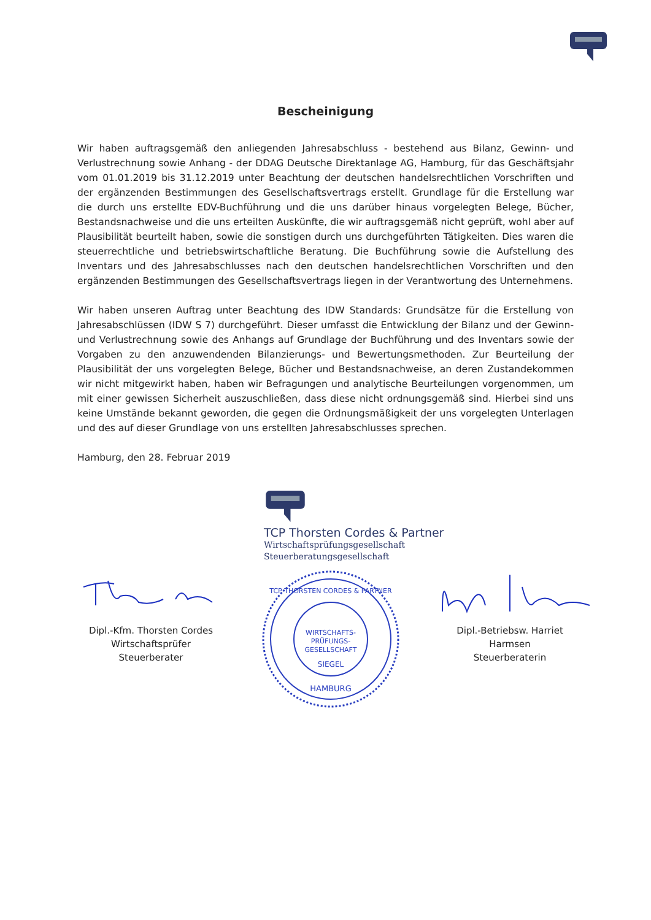Bescheinigung
Wir haben auftragsgemäß den anliegenden Jahresabschluss - bestehend aus Bilanz, Gewinn- und Verlustrechnung sowie Anhang - der DDAG Deutsche Direktanlage AG, Hamburg, für das Geschäftsjahr vom 01.01.2019 bis 31.12.2019 unter Beachtung der deutschen handelsrechtlichen Vorschriften und der ergänzenden Bestimmungen des Gesellschaftsvertrags erstellt. Grundlage für die Erstellung war die durch uns erstellte EDV-Buchführung und die uns darüber hinaus vorgelegten Belege, Bücher, Bestandsnachweise und die uns erteilten Auskünfte, die wir auftragsgemäß nicht geprüft, wohl aber auf Plausibilität beurteilt haben, sowie die sonstigen durch uns durchgeführten Tätigkeiten. Dies waren die steuerrechtliche und betriebswirtschaftliche Beratung. Die Buchführung sowie die Aufstellung des Inventars und des Jahresabschlusses nach den deutschen handelsrechtlichen Vorschriften und den ergänzenden Bestimmungen des Gesellschaftsvertrags liegen in der Verantwortung des Unternehmens.
Wir haben unseren Auftrag unter Beachtung des IDW Standards: Grundsätze für die Erstellung von Jahresabschlüssen (IDW S 7) durchgeführt. Dieser umfasst die Entwicklung der Bilanz und der Gewinn- und Verlustrechnung sowie des Anhangs auf Grundlage der Buchführung und des Inventars sowie der Vorgaben zu den anzuwendenden Bilanzierungs- und Bewertungsmethoden. Zur Beurteilung der Plausibilität der uns vorgelegten Belege, Bücher und Bestandsnachweise, an deren Zustandekommen wir nicht mitgewirkt haben, haben wir Befragungen und analytische Beurteilungen vorgenommen, um mit einer gewissen Sicherheit auszuschließen, dass diese nicht ordnungsgemäß sind. Hierbei sind uns keine Umstände bekannt geworden, die gegen die Ordnungsmäßigkeit der uns vorgelegten Unterlagen und des auf dieser Grundlage von uns erstellten Jahresabschlusses sprechen.
Hamburg, den 28. Februar 2019
TCP Thorsten Cordes & Partner
Wirtschaftsprüfungsgesellschaft
Steuerberatungsgesellschaft
Dipl.-Kfm. Thorsten Cordes
Wirtschaftsprüfer
Steuerberater
WIRTSCHAFTS-
PRÜFUNGS-
GESELLSCHAFT
SIEGEL
HAMBURG
TCP THORSTEN CORDES & PARTNER
Dipl.-Betriebsw. Harriet Harmsen
Steuerberaterin